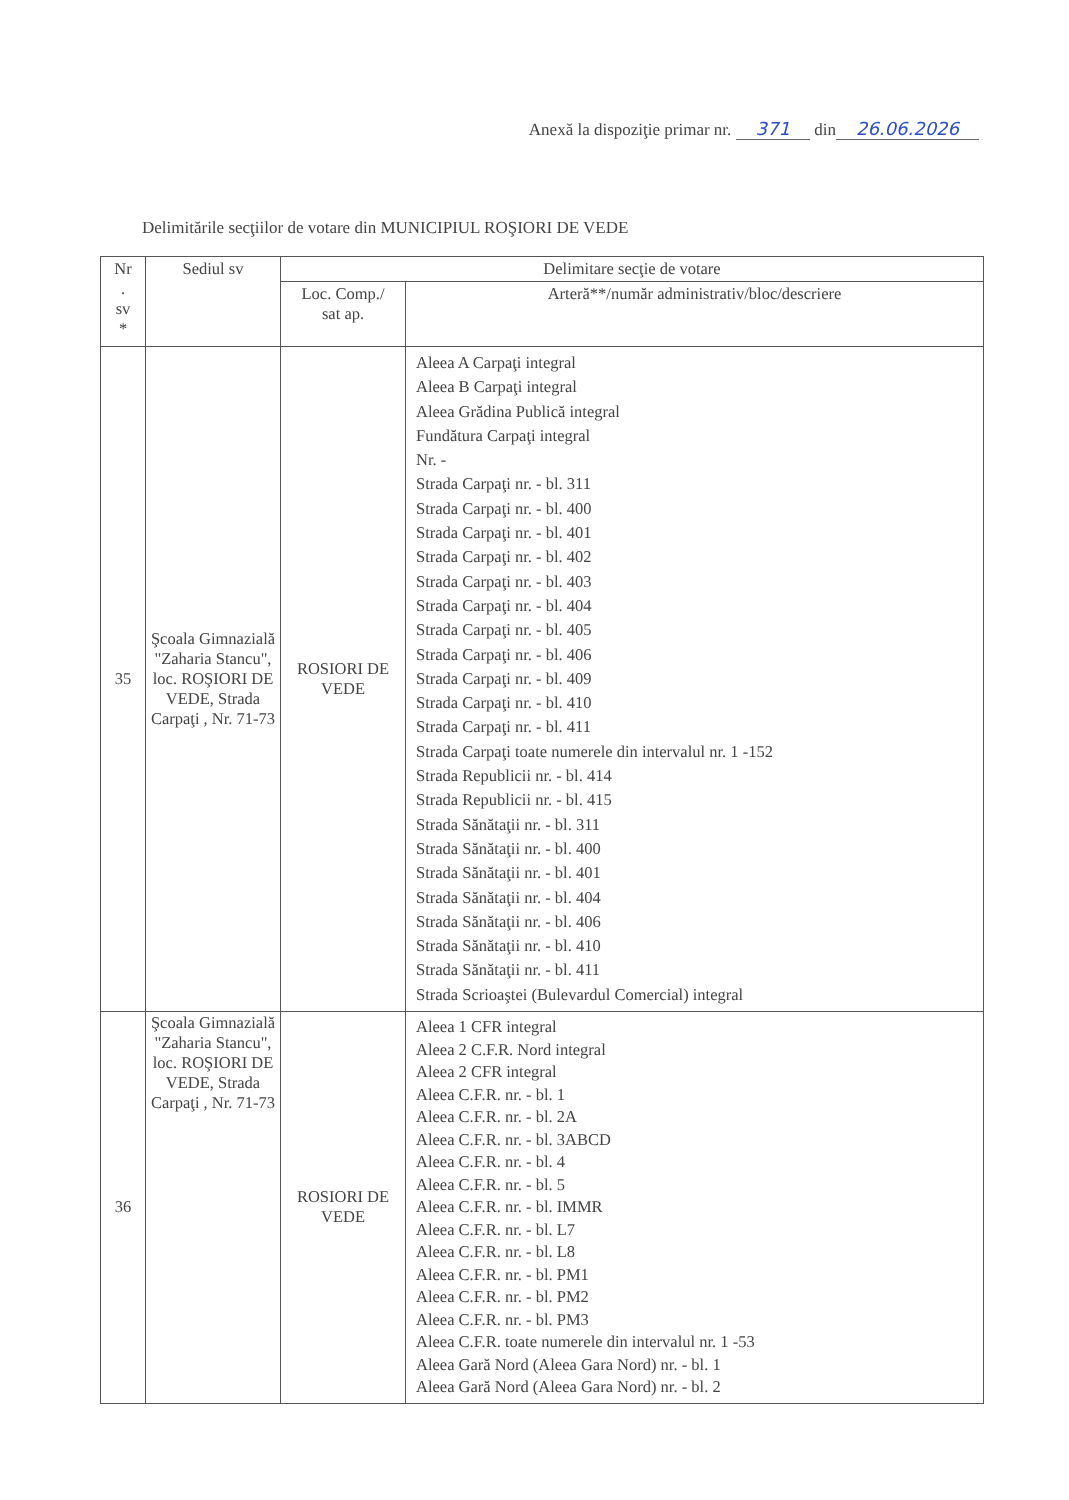Anexă la dispoziţie primar nr. 371 din 26.06.2026
Delimitările secţiilor de votare din MUNICIPIUL ROŞIORI DE VEDE
| Nr . sv * | Sediul sv | Delimitare secţie de votare | |
| --- | --- | --- | --- |
| | | Loc. Comp./ sat ap. | Arteră**/număr administrativ/bloc/descriere |
| 35 | Şcoala Gimnazială "Zaharia Stancu", loc. ROŞIORI DE VEDE, Strada Carpaţi , Nr. 71-73 | ROSIORI DE VEDE | Aleea A Carpaţi integral Aleea B Carpaţi integral Aleea Grădina Publică integral Fundătura Carpaţi integral Nr. - Strada Carpaţi nr. - bl. 311 Strada Carpaţi nr. - bl. 400 Strada Carpaţi nr. - bl. 401 Strada Carpaţi nr. - bl. 402 Strada Carpaţi nr. - bl. 403 Strada Carpaţi nr. - bl. 404 Strada Carpaţi nr. - bl. 405 Strada Carpaţi nr. - bl. 406 Strada Carpaţi nr. - bl. 409 Strada Carpaţi nr. - bl. 410 Strada Carpaţi nr. - bl. 411 Strada Carpaţi toate numerele din intervalul nr. 1 -152 Strada Republicii nr. - bl. 414 Strada Republicii nr. - bl. 415 Strada Sănătaţii nr. - bl. 311 Strada Sănătaţii nr. - bl. 400 Strada Sănătaţii nr. - bl. 401 Strada Sănătaţii nr. - bl. 404 Strada Sănătaţii nr. - bl. 406 Strada Sănătaţii nr. - bl. 410 Strada Sănătaţii nr. - bl. 411 Strada Scrioaştei (Bulevardul Comercial) integral |
| 36 | Şcoala Gimnazială "Zaharia Stancu", loc. ROŞIORI DE VEDE, Strada Carpaţi , Nr. 71-73 | ROSIORI DE VEDE | Aleea 1 CFR integral Aleea 2 C.F.R. Nord integral Aleea 2 CFR integral Aleea C.F.R. nr. - bl. 1 Aleea C.F.R. nr. - bl. 2A Aleea C.F.R. nr. - bl. 3ABCD Aleea C.F.R. nr. - bl. 4 Aleea C.F.R. nr. - bl. 5 Aleea C.F.R. nr. - bl. IMMR Aleea C.F.R. nr. - bl. L7 Aleea C.F.R. nr. - bl. L8 Aleea C.F.R. nr. - bl. PM1 Aleea C.F.R. nr. - bl. PM2 Aleea C.F.R. nr. - bl. PM3 Aleea C.F.R. toate numerele din intervalul nr. 1 -53 Aleea Gară Nord (Aleea Gara Nord) nr. - bl. 1 Aleea Gară Nord (Aleea Gara Nord) nr. - bl. 2 |